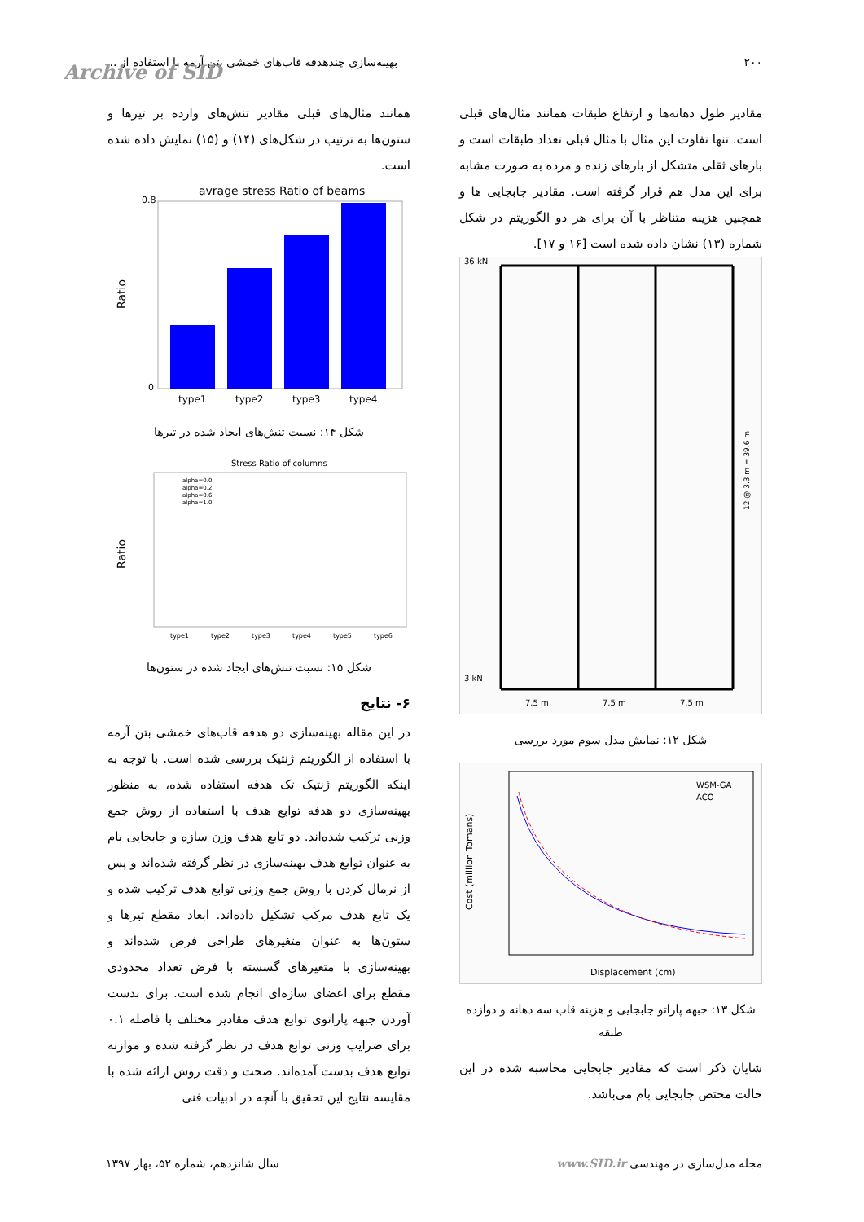۲۰۰ بهینه‌سازی چندهدفه قاب‌های خمشی بتن آرمه با استفاده از ...
Archive of SID
مقادیر طول دهانه‌ها و ارتفاع طبقات همانند مثال‌های قبلی است. تنها تفاوت این مثال با مثال قبلی تعداد طبقات است و بارهای ثقلی متشکل از بارهای زنده و مرده به صورت مشابه برای این مدل هم قرار گرفته است. مقادیر جابجایی ها و همچنین هزینه متناظر با آن برای هر دو الگوریتم در شکل شماره (۱۳) نشان داده شده است [۱۶ و ۱۷].
36 kN
3 kN
7.5 m
7.5 m
7.5 m
12 @ 3.3 m = 39.6 m
شکل ۱۲: نمایش مدل سوم مورد بررسی
WSM-GA
ACO
Displacement (cm)
Cost (million Tomans)
شکل ۱۳: جبهه پاراتو جابجایی و هزینه قاب سه دهانه و دوازده طبقه
شایان ذکر است که مقادیر جابجایی محاسبه شده در این حالت مختص جابجایی بام می‌باشد.
همانند مثال‌های قبلی مقادیر تنش‌های وارده بر تیرها و ستون‌ها به ترتیب در شکل‌های (۱۴) و (۱۵) نمایش داده شده است.
avrage stress Ratio of beams
type1
type2
type3
type4
Ratio
0.8
0
شکل ۱۴: نسبت تنش‌های ایجاد شده در تیرها
Stress Ratio of columns
alpha=0.0
alpha=0.2
alpha=0.6
alpha=1.0
type1
type2
type3
type4
type5
type6
Ratio
شکل ۱۵: نسبت تنش‌های ایجاد شده در ستون‌ها
۶- نتایج
در این مقاله بهینه‌سازی دو هدفه قاب‌های خمشی بتن آرمه با استفاده از الگوریتم ژنتیک بررسی شده است. با توجه به اینکه الگوریتم ژنتیک تک هدفه استفاده شده، به منظور بهینه‌سازی دو هدفه توابع هدف با استفاده از روش جمع وزنی ترکیب شده‌اند. دو تابع هدف وزن سازه و جابجایی بام به عنوان توابع هدف بهینه‌سازی در نظر گرفته شده‌اند و پس از نرمال کردن با روش جمع وزنی توابع هدف ترکیب شده و یک تابع هدف مرکب تشکیل داده‌اند. ابعاد مقطع تیرها و ستون‌ها به عنوان متغیرهای طراحی فرض شده‌اند و بهینه‌سازی با متغیرهای گسسته با فرض تعداد محدودی مقطع برای اعضای سازه‌ای انجام شده است. برای بدست آوردن جبهه پاراتوی توابع هدف مقادیر مختلف با فاصله ۰.۱ برای ضرایب وزنی توابع هدف در نظر گرفته شده و موازنه توابع هدف بدست آمده‌اند. صحت و دقت روش ارائه شده با مقایسه نتایج این تحقیق با آنچه در ادبیات فنی
مجله مدل‌سازی در مهندسی www.SID.ir سال شانزدهم، شماره ۵۲، بهار ۱۳۹۷